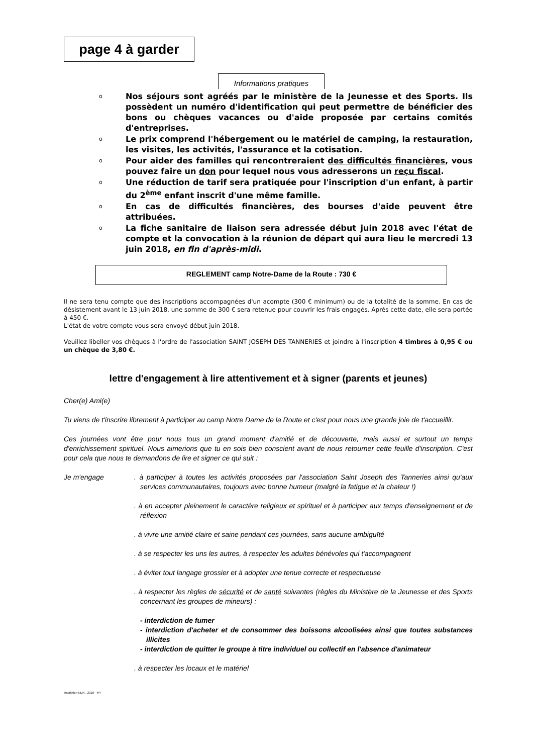page 4 à garder
Informations pratiques
o Nos séjours sont agréés par le ministère de la Jeunesse et des Sports. Ils possèdent un numéro d'identification qui peut permettre de bénéficier des bons ou chèques vacances ou d'aide proposée par certains comités d'entreprises.
o Le prix comprend l'hébergement ou le matériel de camping, la restauration, les visites, les activités, l'assurance et la cotisation.
o Pour aider des familles qui rencontreraient des difficultés financières, vous pouvez faire un don pour lequel nous vous adresserons un reçu fiscal.
o Une réduction de tarif sera pratiquée pour l'inscription d'un enfant, à partir du 2<sup>ème</sup> enfant inscrit d'une même famille.
o En cas de difficultés financières, des bourses d'aide peuvent être attribuées.
o La fiche sanitaire de liaison sera adressée début juin 2018 avec l'état de compte et la convocation à la réunion de départ qui aura lieu le mercredi 13 juin 2018, en fin d'après-midi.
REGLEMENT camp Notre-Dame de la Route : 730 €
Il ne sera tenu compte que des inscriptions accompagnées d'un acompte (300 € minimum) ou de la totalité de la somme. En cas de désistement avant le 13 juin 2018, une somme de 300 € sera retenue pour couvrir les frais engagés. Après cette date, elle sera portée à 450 €.
L'état de votre compte vous sera envoyé début juin 2018.
Veuillez libeller vos chèques à l'ordre de l'association SAINT JOSEPH DES TANNERIES et joindre à l'inscription 4 timbres à 0,95 € ou un chèque de 3,80 €.
lettre d'engagement à lire attentivement et à signer (parents et jeunes)
Cher(e) Ami(e)
Tu viens de t'inscrire librement à participer au camp Notre Dame de la Route et c'est pour nous une grande joie de t'accueillir.
Ces journées vont être pour nous tous un grand moment d'amitié et de découverte, mais aussi et surtout un temps d'enrichissement spirituel. Nous aimerions que tu en sois bien conscient avant de nous retourner cette feuille d'inscription. C'est pour cela que nous te demandons de lire et signer ce qui suit :
Je m'engage . à participer à toutes les activités proposées par l'association Saint Joseph des Tanneries ainsi qu'aux services communautaires, toujours avec bonne humeur (malgré la fatigue et la chaleur !)
. à en accepter pleinement le caractère religieux et spirituel et à participer aux temps d'enseignement et de réflexion
. à vivre une amitié claire et saine pendant ces journées, sans aucune ambiguïté
. à se respecter les uns les autres, à respecter les adultes bénévoles qui t'accompagnent
. à éviter tout langage grossier et à adopter une tenue correcte et respectueuse
. à respecter les règles de sécurité et de santé suivantes (règles du Ministère de la Jeunesse et des Sports concernant les groupes de mineurs) :
- interdiction de fumer
- interdiction d'acheter et de consommer des boissons alcoolisées ainsi que toutes substances illicites
- interdiction de quitter le groupe à titre individuel ou collectif en l'absence d'animateur
. à respecter les locaux et le matériel
inscription NDR . 2018 - 4/4